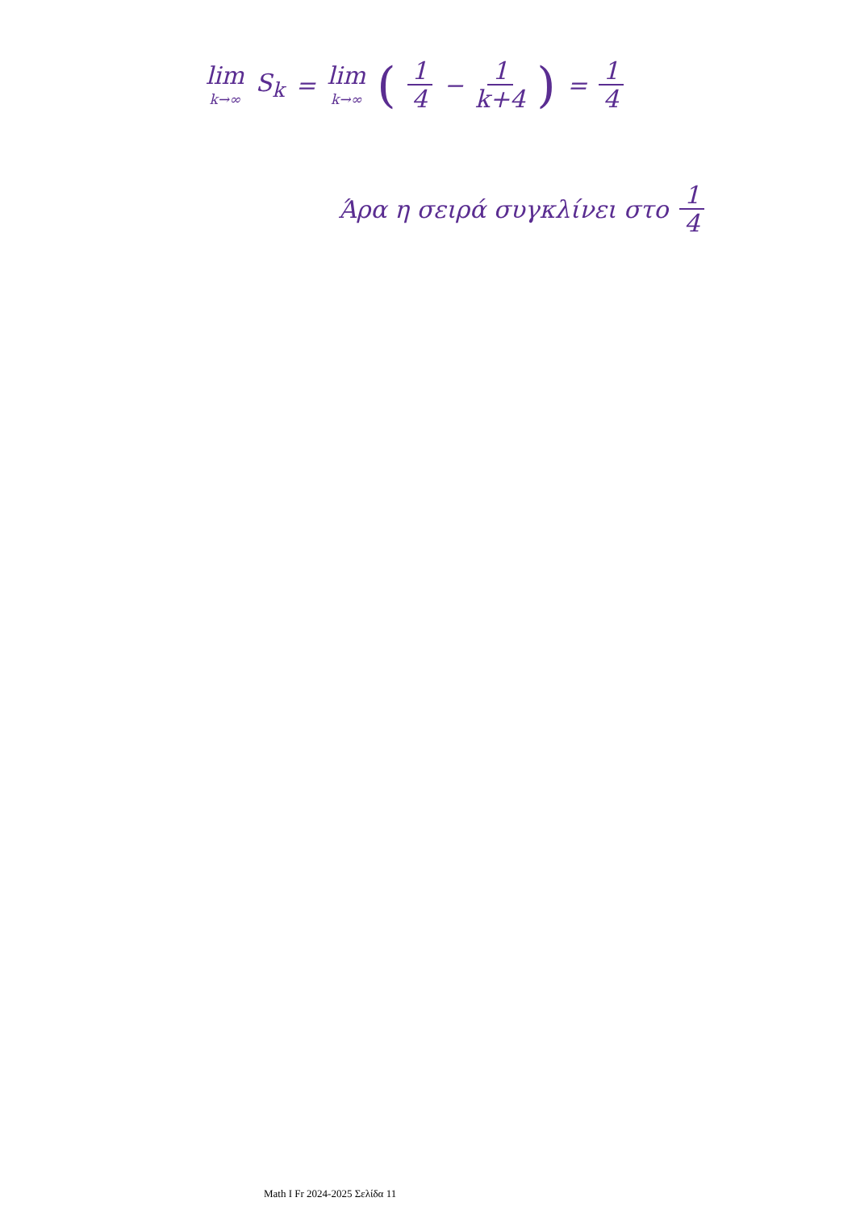lim k→∞ S<sub>k</sub> = lim k→∞ ( 1 4 − 1 k+4 ) = 1 4
Άρα η σειρά συγκλίνει στο 1 4
Math I Fr 2024-2025 Σελίδα 11